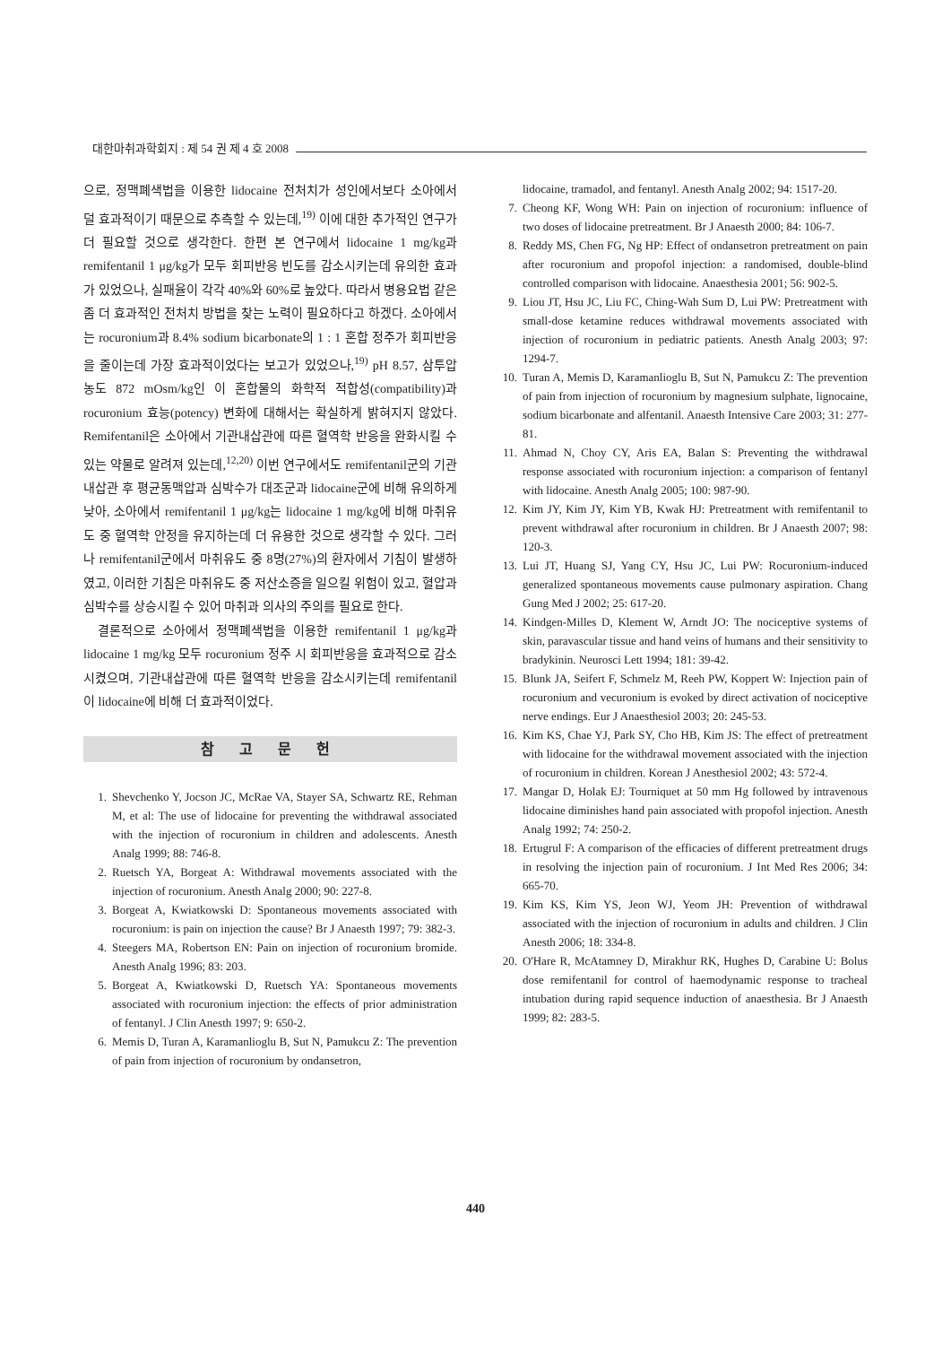대한마취과학회지 : 제 54 권 제 4 호 2008
으로, 정맥폐색법을 이용한 lidocaine 전처치가 성인에서보다 소아에서 덜 효과적이기 때문으로 추측할 수 있는데,<sup>19)</sup> 이에 대한 추가적인 연구가 더 필요할 것으로 생각한다. 한편 본 연구에서 lidocaine 1 mg/kg과 remifentanil 1 μg/kg가 모두 회피반응 빈도를 감소시키는데 유의한 효과가 있었으나, 실패율이 각각 40%와 60%로 높았다. 따라서 병용요법 같은 좀 더 효과적인 전처치 방법을 찾는 노력이 필요하다고 하겠다. 소아에서는 rocuronium과 8.4% sodium bicarbonate의 1 : 1 혼합 정주가 회피반응을 줄이는데 가장 효과적이었다는 보고가 있었으나,<sup>19)</sup> pH 8.57, 삼투압농도 872 mOsm/kg인 이 혼합물의 화학적 적합성(compatibility)과 rocuronium 효능(potency) 변화에 대해서는 확실하게 밝혀지지 않았다. Remifentanil은 소아에서 기관내삽관에 따른 혈역학 반응을 완화시킬 수 있는 약물로 알려져 있는데,<sup>12,20)</sup> 이번 연구에서도 remifentanil군의 기관내삽관 후 평균동맥압과 심박수가 대조군과 lidocaine군에 비해 유의하게 낮아, 소아에서 remifentanil 1 μg/kg는 lidocaine 1 mg/kg에 비해 마취유도 중 혈역학 안정을 유지하는데 더 유용한 것으로 생각할 수 있다. 그러나 remifentanil군에서 마취유도 중 8명(27%)의 환자에서 기침이 발생하였고, 이러한 기침은 마취유도 중 저산소증을 일으킬 위험이 있고, 혈압과 심박수를 상승시킬 수 있어 마취과 의사의 주의를 필요로 한다.
결론적으로 소아에서 정맥폐색법을 이용한 remifentanil 1 μg/kg과 lidocaine 1 mg/kg 모두 rocuronium 정주 시 회피반응을 효과적으로 감소시켰으며, 기관내삽관에 따른 혈역학 반응을 감소시키는데 remifentanil이 lidocaine에 비해 더 효과적이었다.
참 고 문 헌
1. Shevchenko Y, Jocson JC, McRae VA, Stayer SA, Schwartz RE, Rehman M, et al: The use of lidocaine for preventing the withdrawal associated with the injection of rocuronium in children and adolescents. Anesth Analg 1999; 88: 746-8.
2. Ruetsch YA, Borgeat A: Withdrawal movements associated with the injection of rocuronium. Anesth Analg 2000; 90: 227-8.
3. Borgeat A, Kwiatkowski D: Spontaneous movements associated with rocuronium: is pain on injection the cause? Br J Anaesth 1997; 79: 382-3.
4. Steegers MA, Robertson EN: Pain on injection of rocuronium bromide. Anesth Analg 1996; 83: 203.
5. Borgeat A, Kwiatkowski D, Ruetsch YA: Spontaneous movements associated with rocuronium injection: the effects of prior administration of fentanyl. J Clin Anesth 1997; 9: 650-2.
6. Memis D, Turan A, Karamanlioglu B, Sut N, Pamukcu Z: The prevention of pain from injection of rocuronium by ondansetron,
lidocaine, tramadol, and fentanyl. Anesth Analg 2002; 94: 1517-20.
7. Cheong KF, Wong WH: Pain on injection of rocuronium: influence of two doses of lidocaine pretreatment. Br J Anaesth 2000; 84: 106-7.
8. Reddy MS, Chen FG, Ng HP: Effect of ondansetron pretreatment on pain after rocuronium and propofol injection: a randomised, double-blind controlled comparison with lidocaine. Anaesthesia 2001; 56: 902-5.
9. Liou JT, Hsu JC, Liu FC, Ching-Wah Sum D, Lui PW: Pretreatment with small-dose ketamine reduces withdrawal movements associated with injection of rocuronium in pediatric patients. Anesth Analg 2003; 97: 1294-7.
10. Turan A, Memis D, Karamanlioglu B, Sut N, Pamukcu Z: The prevention of pain from injection of rocuronium by magnesium sulphate, lignocaine, sodium bicarbonate and alfentanil. Anaesth Intensive Care 2003; 31: 277-81.
11. Ahmad N, Choy CY, Aris EA, Balan S: Preventing the withdrawal response associated with rocuronium injection: a comparison of fentanyl with lidocaine. Anesth Analg 2005; 100: 987-90.
12. Kim JY, Kim JY, Kim YB, Kwak HJ: Pretreatment with remifentanil to prevent withdrawal after rocuronium in children. Br J Anaesth 2007; 98: 120-3.
13. Lui JT, Huang SJ, Yang CY, Hsu JC, Lui PW: Rocuronium-induced generalized spontaneous movements cause pulmonary aspiration. Chang Gung Med J 2002; 25: 617-20.
14. Kindgen-Milles D, Klement W, Arndt JO: The nociceptive systems of skin, paravascular tissue and hand veins of humans and their sensitivity to bradykinin. Neurosci Lett 1994; 181: 39-42.
15. Blunk JA, Seifert F, Schmelz M, Reeh PW, Koppert W: Injection pain of rocuronium and vecuronium is evoked by direct activation of nociceptive nerve endings. Eur J Anaesthesiol 2003; 20: 245-53.
16. Kim KS, Chae YJ, Park SY, Cho HB, Kim JS: The effect of pretreatment with lidocaine for the withdrawal movement associated with the injection of rocuronium in children. Korean J Anesthesiol 2002; 43: 572-4.
17. Mangar D, Holak EJ: Tourniquet at 50 mm Hg followed by intravenous lidocaine diminishes hand pain associated with propofol injection. Anesth Analg 1992; 74: 250-2.
18. Ertugrul F: A comparison of the efficacies of different pretreatment drugs in resolving the injection pain of rocuronium. J Int Med Res 2006; 34: 665-70.
19. Kim KS, Kim YS, Jeon WJ, Yeom JH: Prevention of withdrawal associated with the injection of rocuronium in adults and children. J Clin Anesth 2006; 18: 334-8.
20. O'Hare R, McAtamney D, Mirakhur RK, Hughes D, Carabine U: Bolus dose remifentanil for control of haemodynamic response to tracheal intubation during rapid sequence induction of anaesthesia. Br J Anaesth 1999; 82: 283-5.
440